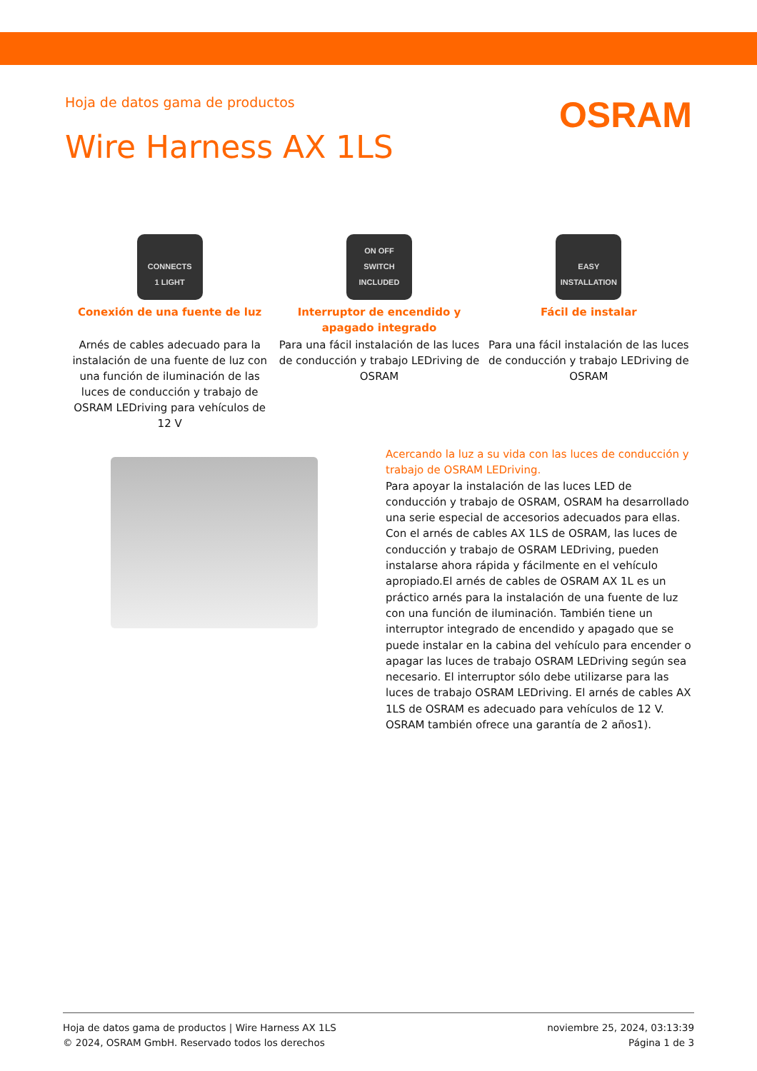Hoja de datos gama de productos
OSRAM
Wire Harness AX 1LS
CONNECTS
1 LIGHT
Conexión de una fuente de luz
Arnés de cables adecuado para la instalación de una fuente de luz con una función de iluminación de las luces de conducción y trabajo de OSRAM LEDriving para vehículos de 12 V
ON OFF
SWITCH INCLUDED
Interruptor de encendido y apagado integrado
Para una fácil instalación de las luces de conducción y trabajo LEDriving de OSRAM
EASY
INSTALLATION
Fácil de instalar
Para una fácil instalación de las luces de conducción y trabajo LEDriving de OSRAM
Acercando la luz a su vida con las luces de conducción y trabajo de OSRAM LEDriving.
Para apoyar la instalación de las luces LED de conducción y trabajo de OSRAM, OSRAM ha desarrollado una serie especial de accesorios adecuados para ellas. Con el arnés de cables AX 1LS de OSRAM, las luces de conducción y trabajo de OSRAM LEDriving, pueden instalarse ahora rápida y fácilmente en el vehículo apropiado.El arnés de cables de OSRAM AX 1L es un práctico arnés para la instalación de una fuente de luz con una función de iluminación. También tiene un interruptor integrado de encendido y apagado que se puede instalar en la cabina del vehículo para encender o apagar las luces de trabajo OSRAM LEDriving según sea necesario. El interruptor sólo debe utilizarse para las luces de trabajo OSRAM LEDriving. El arnés de cables AX 1LS de OSRAM es adecuado para vehículos de 12 V. OSRAM también ofrece una garantía de 2 años1).
Hoja de datos gama de productos | Wire Harness AX 1LS
© 2024, OSRAM GmbH. Reservado todos los derechos
noviembre 25, 2024, 03:13:39
Página 1 de 3